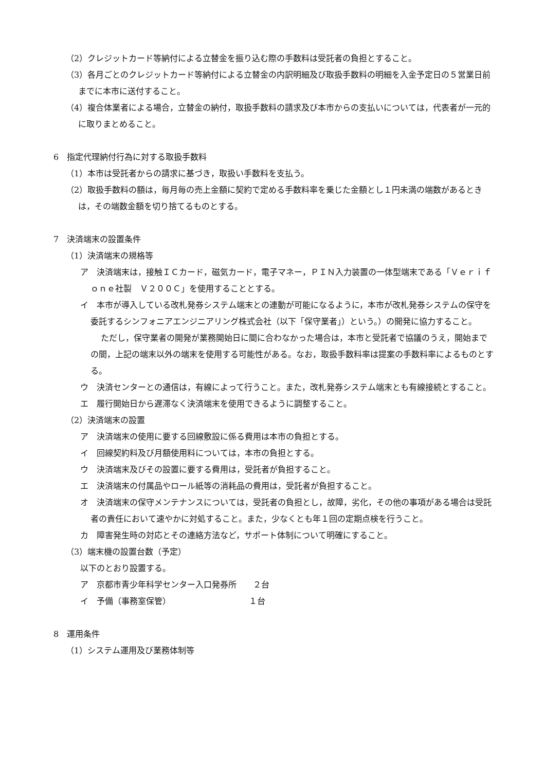（2）クレジットカード等納付による立替金を振り込む際の手数料は受託者の負担とすること。
（3）各月ごとのクレジットカード等納付による立替金の内訳明細及び取扱手数料の明細を入金予定日の５営業日前までに本市に送付すること。
（4）複合体業者による場合，立替金の納付，取扱手数料の請求及び本市からの支払いについては，代表者が一元的に取りまとめること。
6　指定代理納付行為に対する取扱手数料
（1）本市は受託者からの請求に基づき，取扱い手数料を支払う。
（2）取扱手数料の額は，毎月毎の売上金額に契約で定める手数料率を乗じた金額とし１円未満の端数があるときは，その端数金額を切り捨てるものとする。
7　決済端末の設置条件
（1）決済端末の規格等
ア　決済端末は，接触ＩＣカード，磁気カード，電子マネー，ＰＩＮ入力装置の一体型端末である「Ｖｅｒｉｆｏｎｅ社製　Ｖ２００Ｃ」を使用することとする。
イ　本市が導入している改札発券システム端末との連動が可能になるように，本市が改札発券システムの保守を委託するシンフォニアエンジニアリング株式会社（以下「保守業者」）という。）の開発に協力すること。
ただし，保守業者の開発が業務開始日に間に合わなかった場合は，本市と受託者で協議のうえ，開始までの間，上記の端末以外の端末を使用する可能性がある。なお，取扱手数料率は提案の手数料率によるものとする。
ウ　決済センターとの通信は，有線によって行うこと。また，改札発券システム端末とも有線接続とすること。
エ　履行開始日から遅滞なく決済端末を使用できるように調整すること。
（2）決済端末の設置
ア　決済端末の使用に要する回線敷設に係る費用は本市の負担とする。
イ　回線契約料及び月額使用料については，本市の負担とする。
ウ　決済端末及びその設置に要する費用は，受託者が負担すること。
エ　決済端末の付属品やロール紙等の消耗品の費用は，受託者が負担すること。
オ　決済端末の保守メンテナンスについては，受託者の負担とし，故障，劣化，その他の事項がある場合は受託者の責任において速やかに対処すること。また，少なくとも年１回の定期点検を行うこと。
カ　障害発生時の対応とその連絡方法など，サポート体制について明確にすること。
（3）端末機の設置台数（予定）
以下のとおり設置する。
ア　京都市青少年科学センター入口発券所　　２台
イ　予備（事務室保管）　　　　　　　　　　１台
8　運用条件
（1）システム運用及び業務体制等